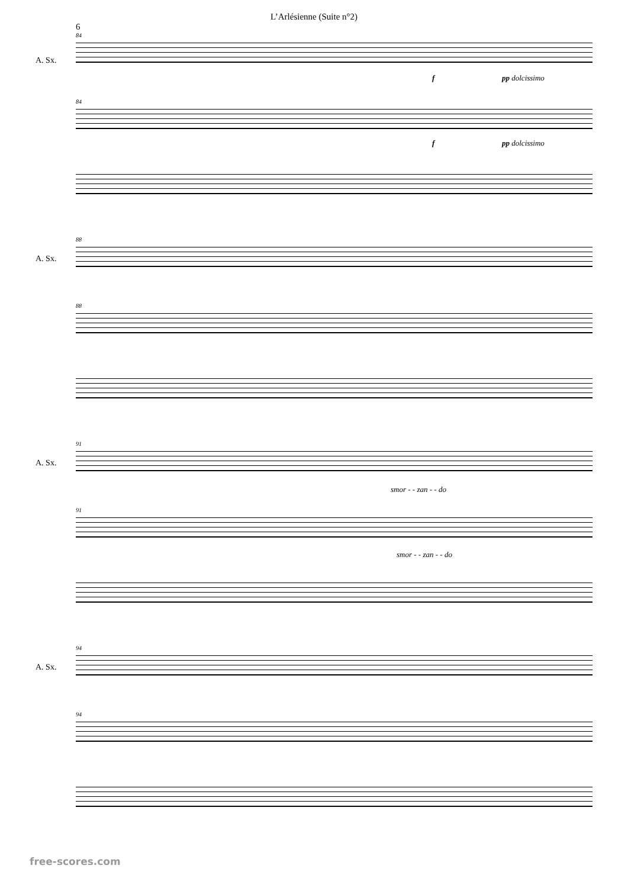L’Arlésienne (Suite n°2)
6
84
A. Sx.
f pp dolcissimo
84
f pp dolcissimo
88
A. Sx.
88
91
A. Sx.
smor - - zan - - do
91
smor - - zan - - do
94
A. Sx.
94
free-scores.com